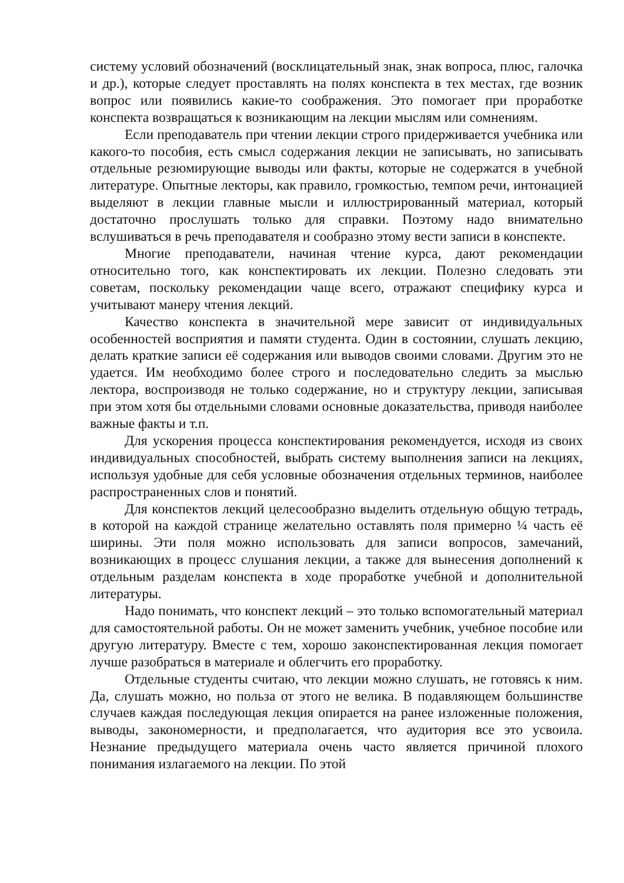систему условий обозначений (восклицательный знак, знак вопроса, плюс, галочка и др.), которые следует проставлять на полях конспекта в тех местах, где возник вопрос или появились какие-то соображения. Это помогает при проработке конспекта возвращаться к возникающим на лекции мыслям или сомнениям.
Если преподаватель при чтении лекции строго придерживается учебника или какого-то пособия, есть смысл содержания лекции не записывать, но записывать отдельные резюмирующие выводы или факты, которые не содержатся в учебной литературе. Опытные лекторы, как правило, громкостью, темпом речи, интонацией выделяют в лекции главные мысли и иллюстрированный материал, который достаточно прослушать только для справки. Поэтому надо внимательно вслушиваться в речь преподавателя и сообразно этому вести записи в конспекте.
Многие преподаватели, начиная чтение курса, дают рекомендации относительно того, как конспектировать их лекции. Полезно следовать эти советам, поскольку рекомендации чаще всего, отражают специфику курса и учитывают манеру чтения лекций.
Качество конспекта в значительной мере зависит от индивидуальных особенностей восприятия и памяти студента. Один в состоянии, слушать лекцию, делать краткие записи её содержания или выводов своими словами. Другим это не удается. Им необходимо более строго и последовательно следить за мыслью лектора, воспроизводя не только содержание, но и структуру лекции, записывая при этом хотя бы отдельными словами основные доказательства, приводя наиболее важные факты и т.п.
Для ускорения процесса конспектирования рекомендуется, исходя из своих индивидуальных способностей, выбрать систему выполнения записи на лекциях, используя удобные для себя условные обозначения отдельных терминов, наиболее распространенных слов и понятий.
Для конспектов лекций целесообразно выделить отдельную общую тетрадь, в которой на каждой странице желательно оставлять поля примерно ¼ часть её ширины. Эти поля можно использовать для записи вопросов, замечаний, возникающих в процесс слушания лекции, а также для вынесения дополнений к отдельным разделам конспекта в ходе проработке учебной и дополнительной литературы.
Надо понимать, что конспект лекций – это только вспомогательный материал для самостоятельной работы. Он не может заменить учебник, учебное пособие или другую литературу. Вместе с тем, хорошо законспектированная лекция помогает лучше разобраться в материале и облегчить его проработку.
Отдельные студенты считаю, что лекции можно слушать, не готовясь к ним. Да, слушать можно, но польза от этого не велика. В подавляющем большинстве случаев каждая последующая лекция опирается на ранее изложенные положения, выводы, закономерности, и предполагается, что аудитория все это усвоила. Незнание предыдущего материала очень часто является причиной плохого понимания излагаемого на лекции. По этой